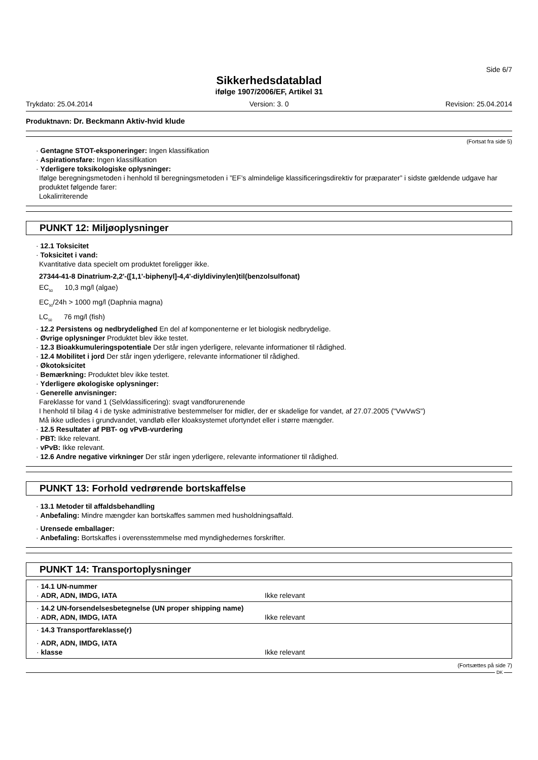Side 6/7
Sikkerhedsdatablad
ifølge 1907/2006/EF, Artikel 31
Trykdato: 25.04.2014 Version: 3. 0 Revision: 25.04.2014
Produktnavn: Dr. Beckmann Aktiv-hvid klude
(Fortsat fra side 5)
· Gentagne STOT-eksponeringer: Ingen klassifikation
· Aspirationsfare: Ingen klassifikation
· Yderligere toksikologiske oplysninger:
Ifølge beregningsmetoden i henhold til beregningsmetoden i ”EF’s almindelige klassificeringsdirektiv for præparater” i sidste gældende udgave har produktet følgende farer:
Lokalirriterende
PUNKT 12: Miljøoplysninger
· 12.1 Toksicitet
· Toksicitet i vand:
Kvantitative data specielt om produktet foreligger ikke.
27344-41-8 Dinatrium-2,2'-([1,1'-biphenyl]-4,4'-diyldivinylen)til(benzolsulfonat)
EC<sub>50</sub> 10,3 mg/l (algae)
EC<sub>50</sub>/24h > 1000 mg/l (Daphnia magna)
LC<sub>50</sub> 76 mg/l (fish)
· 12.2 Persistens og nedbrydelighed En del af komponenterne er let biologisk nedbrydelige.
· Øvrige oplysninger Produktet blev ikke testet.
· 12.3 Bioakkumuleringspotentiale Der står ingen yderligere, relevante informationer til rådighed.
· 12.4 Mobilitet i jord Der står ingen yderligere, relevante informationer til rådighed.
· Økotoksicitet
· Bemærkning: Produktet blev ikke testet.
· Yderligere økologiske oplysninger:
· Generelle anvisninger:
Fareklasse for vand 1 (Selvklassificering): svagt vandforurenende
I henhold til bilag 4 i de tyske administrative bestemmelser for midler, der er skadelige for vandet, af 27.07.2005 ("VwVwS")
Må ikke udledes i grundvandet, vandløb eller kloaksystemet ufortyndet eller i større mængder.
· 12.5 Resultater af PBT- og vPvB-vurdering
· PBT: Ikke relevant.
· vPvB: Ikke relevant.
· 12.6 Andre negative virkninger Der står ingen yderligere, relevante informationer til rådighed.
PUNKT 13: Forhold vedrørende bortskaffelse
· 13.1 Metoder til affaldsbehandling
· Anbefaling: Mindre mængder kan bortskaffes sammen med husholdningsaffald.
· Urensede emballager:
· Anbefaling: Bortskaffes i overensstemmelse med myndighedernes forskrifter.
PUNKT 14: Transportoplysninger
· 14.1 UN-nummer
· ADR, ADN, IMDG, IATA Ikke relevant
· 14.2 UN-forsendelsesbetegnelse (UN proper shipping name)
· ADR, ADN, IMDG, IATA Ikke relevant
· 14.3 Transportfareklasse(r)
· ADR, ADN, IMDG, IATA
· klasse Ikke relevant
(Fortsættes på side 7)
DK